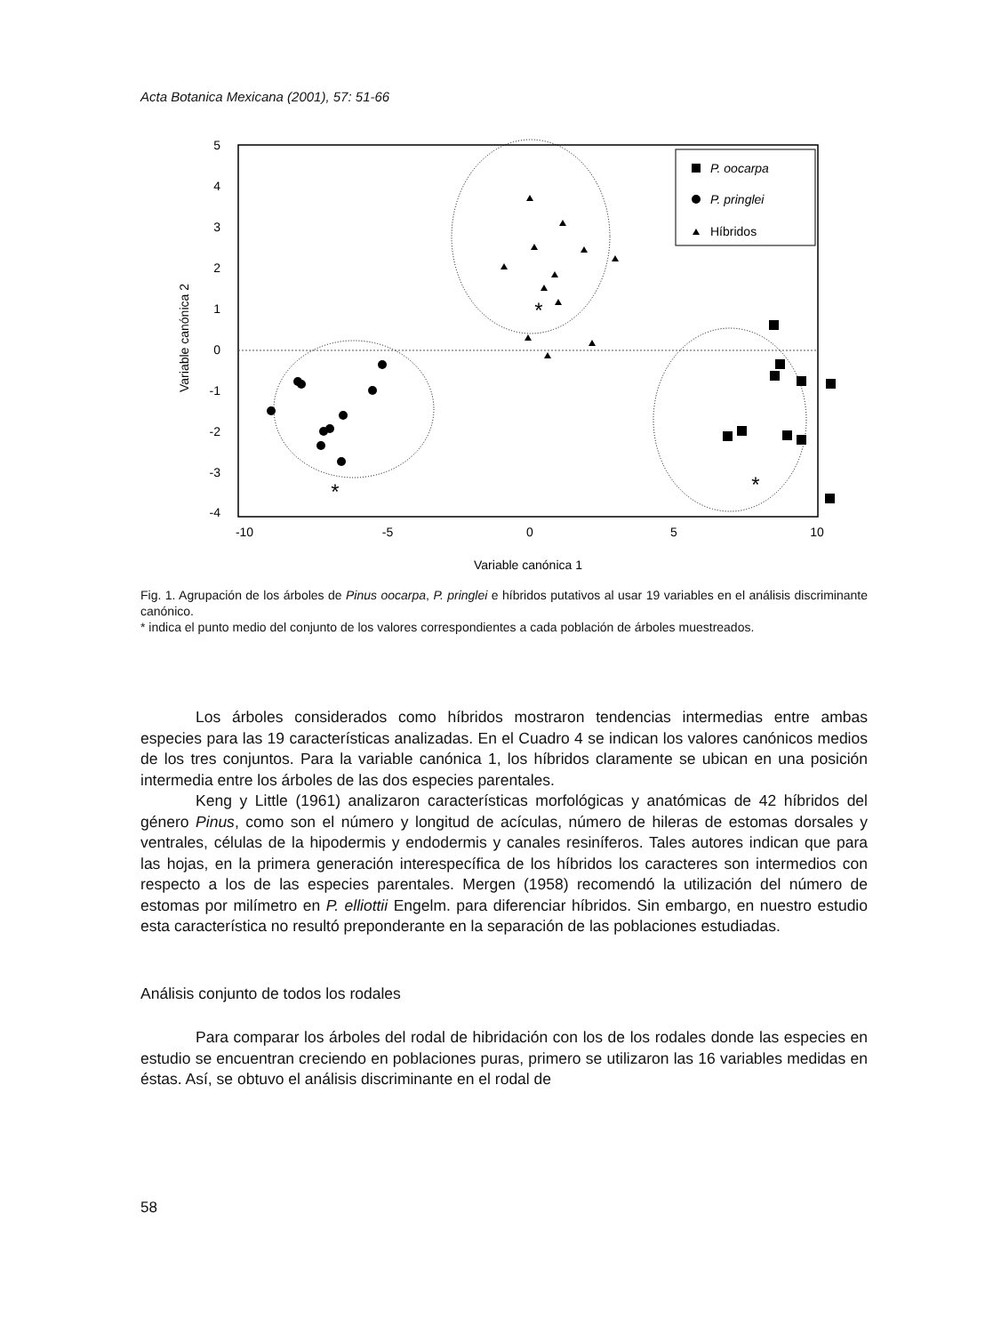Acta Botanica Mexicana (2001), 57: 51-66
5
4
3
2
1
0
-1
-2
-3
-4
-10
-5
0
5
10
Variable canónica 1
Variable canónica 2
P. oocarpa
P. pringlei
Híbridos
*
*
*
Fig. 1. Agrupación de los árboles de Pinus oocarpa, P. pringlei e híbridos putativos al usar 19 variables en el análisis discriminante canónico.
* indica el punto medio del conjunto de los valores correspondientes a cada población de árboles muestreados.
Los árboles considerados como híbridos mostraron tendencias intermedias entre ambas especies para las 19 características analizadas. En el Cuadro 4 se indican los valores canónicos medios de los tres conjuntos. Para la variable canónica 1, los híbridos claramente se ubican en una posición intermedia entre los árboles de las dos especies parentales.
Keng y Little (1961) analizaron características morfológicas y anatómicas de 42 híbridos del género Pinus, como son el número y longitud de acículas, número de hileras de estomas dorsales y ventrales, células de la hipodermis y endodermis y canales resiníferos. Tales autores indican que para las hojas, en la primera generación interespecífica de los híbridos los caracteres son intermedios con respecto a los de las especies parentales. Mergen (1958) recomendó la utilización del número de estomas por milímetro en P. elliottii Engelm. para diferenciar híbridos. Sin embargo, en nuestro estudio esta característica no resultó preponderante en la separación de las poblaciones estudiadas.
Análisis conjunto de todos los rodales
Para comparar los árboles del rodal de hibridación con los de los rodales donde las especies en estudio se encuentran creciendo en poblaciones puras, primero se utilizaron las 16 variables medidas en éstas. Así, se obtuvo el análisis discriminante en el rodal de
58